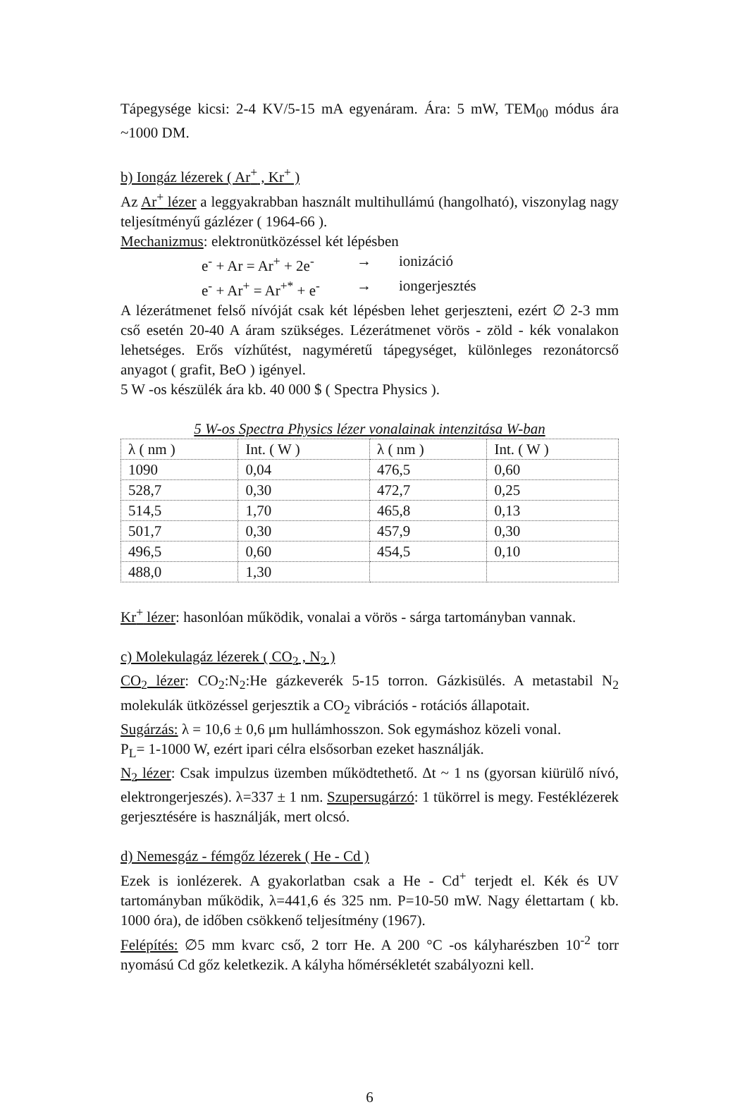Tápegysége kicsi: 2-4 KV/5-15 mA egyenáram. Ára: 5 mW, TEM<sub>00</sub> módus ára ~1000 DM.
b) Iongáz lézerek ( Ar<sup>+</sup> , Kr<sup>+</sup> )
Az Ar<sup>+</sup> lézer a leggyakrabban használt multihullámú (hangolható), viszonylag nagy teljesítményű gázlézer ( 1964-66 ).
Mechanizmus: elektronütközéssel két lépésben
e<sup>-</sup> + Ar = Ar<sup>+</sup> + 2e<sup>-</sup> → ionizáció
e<sup>-</sup> + Ar<sup>+</sup> = Ar<sup>+*</sup> + e<sup>-</sup> → iongerjesztés
A lézerátmenet felső nívóját csak két lépésben lehet gerjeszteni, ezért ∅ 2-3 mm cső esetén 20-40 A áram szükséges. Lézerátmenet vörös - zöld - kék vonalakon lehetséges. Erős vízhűtést, nagyméretű tápegységet, különleges rezonátorcső anyagot ( grafit, BeO ) igényel.
5 W -os készülék ára kb. 40 000 $ ( Spectra Physics ).
5 W-os Spectra Physics lézer vonalainak intenzitása W-ban
| λ ( nm ) | Int. ( W ) | λ ( nm ) | Int. ( W ) |
| --- | --- | --- | --- |
| 1090 | 0,04 | 476,5 | 0,60 |
| 528,7 | 0,30 | 472,7 | 0,25 |
| 514,5 | 1,70 | 465,8 | 0,13 |
| 501,7 | 0,30 | 457,9 | 0,30 |
| 496,5 | 0,60 | 454,5 | 0,10 |
| 488,0 | 1,30 | | |
Kr<sup>+</sup> lézer: hasonlóan működik, vonalai a vörös - sárga tartományban vannak.
c) Molekulagáz lézerek ( CO<sub>2</sub> , N<sub>2</sub> )
CO<sub>2</sub> lézer: CO<sub>2</sub>:N<sub>2</sub>:He gázkeverék 5-15 torron. Gázkisülés. A metastabil N<sub>2</sub> molekulák ütközéssel gerjesztik a CO<sub>2</sub> vibrációs - rotációs állapotait.
Sugárzás: λ = 10,6 ± 0,6 μm hullámhosszon. Sok egymáshoz közeli vonal.
P<sub>L</sub>= 1-1000 W, ezért ipari célra elsősorban ezeket használják.
N<sub>2</sub> lézer: Csak impulzus üzemben működtethető. Δt ~ 1 ns (gyorsan kiürülő nívó, elektrongerjeszés). λ=337 ± 1 nm. Szupersugárzó: 1 tükörrel is megy. Festéklézerek gerjesztésére is használják, mert olcsó.
d) Nemesgáz - fémgőz lézerek ( He - Cd )
Ezek is ionlézerek. A gyakorlatban csak a He - Cd<sup>+</sup> terjedt el. Kék és UV tartományban működik, λ=441,6 és 325 nm. P=10-50 mW. Nagy élettartam ( kb. 1000 óra), de időben csökkenő teljesítmény (1967).
Felépítés: ∅5 mm kvarc cső, 2 torr He. A 200 °C -os kályharészben 10<sup>-2</sup> torr nyomású Cd gőz keletkezik. A kályha hőmérsékletét szabályozni kell.
6